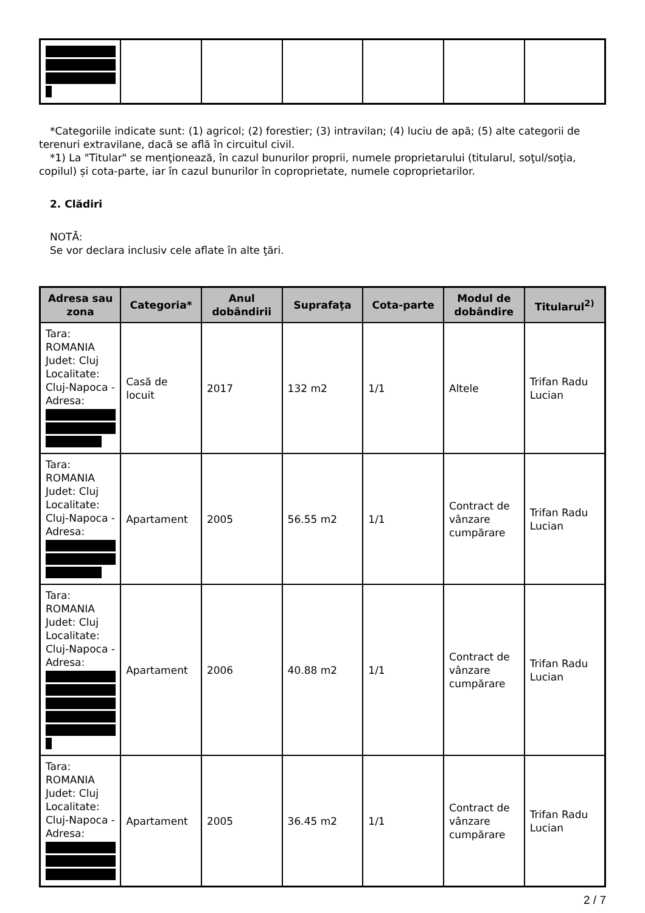*Categoriile indicate sunt: (1) agricol; (2) forestier; (3) intravilan; (4) luciu de apă; (5) alte categorii de terenuri extravilane, dacă se află în circuitul civil.
*1) La "Titular" se menţionează, în cazul bunurilor proprii, numele proprietarului (titularul, soţul/soţia, copilul) și cota-parte, iar în cazul bunurilor în coproprietate, numele coproprietarilor.
2. Clădiri
NOTĂ:
Se vor declara inclusiv cele aflate în alte ţări.
| Adresa sau zona | Categoria* | Anul dobândirii | Suprafaţa | Cota-parte | Modul de dobândire | Titularul<sup>2)</sup> |
| --- | --- | --- | --- | --- | --- | --- |
| Tara: ROMANIA Judet: Cluj Localitate: Cluj-Napoca - Adresa: | Casă de locuit | 2017 | 132 m2 | 1/1 | Altele | Trifan Radu Lucian |
| Tara: ROMANIA Judet: Cluj Localitate: Cluj-Napoca - Adresa: | Apartament | 2005 | 56.55 m2 | 1/1 | Contract de vânzare cumpărare | Trifan Radu Lucian |
| Tara: ROMANIA Judet: Cluj Localitate: Cluj-Napoca - Adresa: | Apartament | 2006 | 40.88 m2 | 1/1 | Contract de vânzare cumpărare | Trifan Radu Lucian |
| Tara: ROMANIA Judet: Cluj Localitate: Cluj-Napoca - Adresa: | Apartament | 2005 | 36.45 m2 | 1/1 | Contract de vânzare cumpărare | Trifan Radu Lucian |
2 / 7